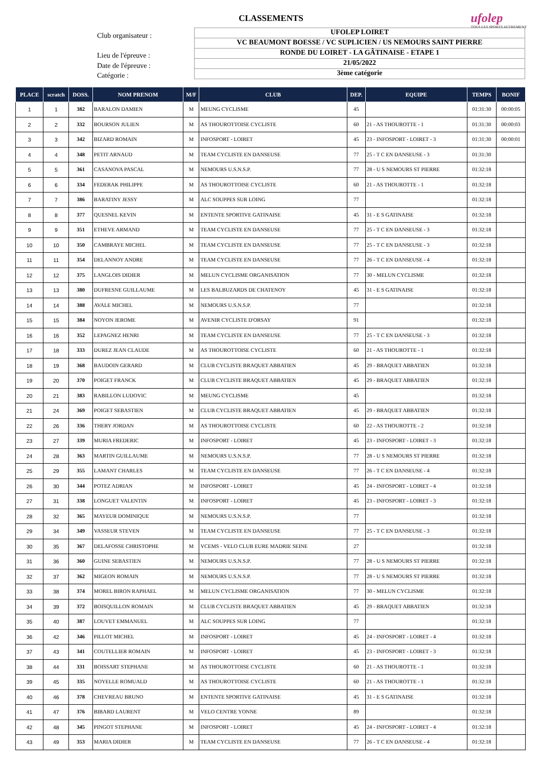CLASSEMENTS
ufolep
TOUS LES SPORTS AUTREMENT
Club organisateur :
Lieu de l'épreuve :
Date de l'épreuve :
Catégorie :
UFOLEP LOIRET
VC BEAUMONT BOESSE / VC SUPLICIEN / US NEMOURS SAINT PIERRE
RONDE DU LOIRET - LA GÂTINAISE - ETAPE 1
21/05/2022
3ème catégorie
| PLACE | scratch | DOSS. | NOM PRENOM | M/F | CLUB | DEP. | EQUIPE | TEMPS | BONIF |
| --- | --- | --- | --- | --- | --- | --- | --- | --- | --- |
| 1 | 1 | 382 | BARALON DAMIEN | M | MEUNG CYCLISME | 45 | | 01:31:30 | 00:00:05 |
| 2 | 2 | 332 | BOURSON JULIEN | M | AS THOUROTTOISE CYCLISTE | 60 | 21 - AS THOUROTTE - 1 | 01:31:30 | 00:00:03 |
| 3 | 3 | 342 | BIZARD ROMAIN | M | INFOSPORT - LOIRET | 45 | 23 - INFOSPORT - LOIRET - 3 | 01:31:30 | 00:00:01 |
| 4 | 4 | 348 | PETIT ARNAUD | M | TEAM CYCLISTE EN DANSEUSE | 77 | 25 - T C EN DANSEUSE - 3 | 01:31:30 | |
| 5 | 5 | 361 | CASANOVA PASCAL | M | NEMOURS U.S.N.S.P. | 77 | 28 - U S NEMOURS ST PIERRE | 01:32:18 | |
| 6 | 6 | 334 | FEDERAK PHILIPPE | M | AS THOUROTTOISE CYCLISTE | 60 | 21 - AS THOUROTTE - 1 | 01:32:18 | |
| 7 | 7 | 386 | BARATINY JESSY | M | ALC SOUPPES SUR LOING | 77 | | 01:32:18 | |
| 8 | 8 | 377 | QUESNEL KEVIN | M | ENTENTE SPORTIVE GATINAISE | 45 | 31 - E S GATINAISE | 01:32:18 | |
| 9 | 9 | 351 | ETHEVE ARMAND | M | TEAM CYCLISTE EN DANSEUSE | 77 | 25 - T C EN DANSEUSE - 3 | 01:32:18 | |
| 10 | 10 | 350 | CAMBRAYE MICHEL | M | TEAM CYCLISTE EN DANSEUSE | 77 | 25 - T C EN DANSEUSE - 3 | 01:32:18 | |
| 11 | 11 | 354 | DELANNOY ANDRE | M | TEAM CYCLISTE EN DANSEUSE | 77 | 26 - T C EN DANSEUSE - 4 | 01:32:18 | |
| 12 | 12 | 375 | LANGLOIS DIDIER | M | MELUN CYCLISME ORGANISATION | 77 | 30 - MELUN CYCLISME | 01:32:18 | |
| 13 | 13 | 380 | DUFRESNE GUILLAUME | M | LES BALBUZARDS DE CHATENOY | 45 | 31 - E S GATINAISE | 01:32:18 | |
| 14 | 14 | 388 | AVALE MICHEL | M | NEMOURS U.S.N.S.P. | 77 | | 01:32:18 | |
| 15 | 15 | 384 | NOYON JEROME | M | AVENIR CYCLISTE D'ORSAY | 91 | | 01:32:18 | |
| 16 | 16 | 352 | LEPAGNEZ HENRI | M | TEAM CYCLISTE EN DANSEUSE | 77 | 25 - T C EN DANSEUSE - 3 | 01:32:18 | |
| 17 | 18 | 333 | DUREZ JEAN CLAUDE | M | AS THOUROTTOISE CYCLISTE | 60 | 21 - AS THOUROTTE - 1 | 01:32:18 | |
| 18 | 19 | 368 | BAUDOIN GERARD | M | CLUB CYCLISTE BRAQUET ABBATIEN | 45 | 29 - BRAQUET ABBATIEN | 01:32:18 | |
| 19 | 20 | 370 | POIGET FRANCK | M | CLUB CYCLISTE BRAQUET ABBATIEN | 45 | 29 - BRAQUET ABBATIEN | 01:32:18 | |
| 20 | 21 | 383 | RABILLON LUDOVIC | M | MEUNG CYCLISME | 45 | | 01:32:18 | |
| 21 | 24 | 369 | POIGET SEBASTIEN | M | CLUB CYCLISTE BRAQUET ABBATIEN | 45 | 29 - BRAQUET ABBATIEN | 01:32:18 | |
| 22 | 26 | 336 | THERY JORDAN | M | AS THOUROTTOISE CYCLISTE | 60 | 22 - AS THOUROTTE - 2 | 01:32:18 | |
| 23 | 27 | 339 | MURIA FREDERIC | M | INFOSPORT - LOIRET | 45 | 23 - INFOSPORT - LOIRET - 3 | 01:32:18 | |
| 24 | 28 | 363 | MARTIN GUILLAUME | M | NEMOURS U.S.N.S.P. | 77 | 28 - U S NEMOURS ST PIERRE | 01:32:18 | |
| 25 | 29 | 355 | LAMANT CHARLES | M | TEAM CYCLISTE EN DANSEUSE | 77 | 26 - T C EN DANSEUSE - 4 | 01:32:18 | |
| 26 | 30 | 344 | POTEZ ADRIAN | M | INFOSPORT - LOIRET | 45 | 24 - INFOSPORT - LOIRET - 4 | 01:32:18 | |
| 27 | 31 | 338 | LONGUET VALENTIN | M | INFOSPORT - LOIRET | 45 | 23 - INFOSPORT - LOIRET - 3 | 01:32:18 | |
| 28 | 32 | 365 | MAYEUR DOMINIQUE | M | NEMOURS U.S.N.S.P. | 77 | | 01:32:18 | |
| 29 | 34 | 349 | VASSEUR STEVEN | M | TEAM CYCLISTE EN DANSEUSE | 77 | 25 - T C EN DANSEUSE - 3 | 01:32:18 | |
| 30 | 35 | 367 | DELAFOSSE CHRISTOPHE | M | VCEMS - VELO CLUB EURE MADRIE SEINE | 27 | | 01:32:18 | |
| 31 | 36 | 360 | GUINE SEBASTIEN | M | NEMOURS U.S.N.S.P. | 77 | 28 - U S NEMOURS ST PIERRE | 01:32:18 | |
| 32 | 37 | 362 | MIGEON ROMAIN | M | NEMOURS U.S.N.S.P. | 77 | 28 - U S NEMOURS ST PIERRE | 01:32:18 | |
| 33 | 38 | 374 | MOREL BIRON RAPHAEL | M | MELUN CYCLISME ORGANISATION | 77 | 30 - MELUN CYCLISME | 01:32:18 | |
| 34 | 39 | 372 | BOISQUILLON ROMAIN | M | CLUB CYCLISTE BRAQUET ABBATIEN | 45 | 29 - BRAQUET ABBATIEN | 01:32:18 | |
| 35 | 40 | 387 | LOUVET EMMANUEL | M | ALC SOUPPES SUR LOING | 77 | | 01:32:18 | |
| 36 | 42 | 346 | PILLOT MICHEL | M | INFOSPORT - LOIRET | 45 | 24 - INFOSPORT - LOIRET - 4 | 01:32:18 | |
| 37 | 43 | 341 | COUTELLIER ROMAIN | M | INFOSPORT - LOIRET | 45 | 23 - INFOSPORT - LOIRET - 3 | 01:32:18 | |
| 38 | 44 | 331 | BOISSART STEPHANE | M | AS THOUROTTOISE CYCLISTE | 60 | 21 - AS THOUROTTE - 1 | 01:32:18 | |
| 39 | 45 | 335 | NOYELLE ROMUALD | M | AS THOUROTTOISE CYCLISTE | 60 | 21 - AS THOUROTTE - 1 | 01:32:18 | |
| 40 | 46 | 378 | CHEVREAU BRUNO | M | ENTENTE SPORTIVE GATINAISE | 45 | 31 - E S GATINAISE | 01:32:18 | |
| 41 | 47 | 376 | BIBARD LAURENT | M | VELO CENTRE YONNE | 89 | | 01:32:18 | |
| 42 | 48 | 345 | PINGOT STEPHANE | M | INFOSPORT - LOIRET | 45 | 24 - INFOSPORT - LOIRET - 4 | 01:32:18 | |
| 43 | 49 | 353 | MARIA DIDIER | M | TEAM CYCLISTE EN DANSEUSE | 77 | 26 - T C EN DANSEUSE - 4 | 01:32:18 | |